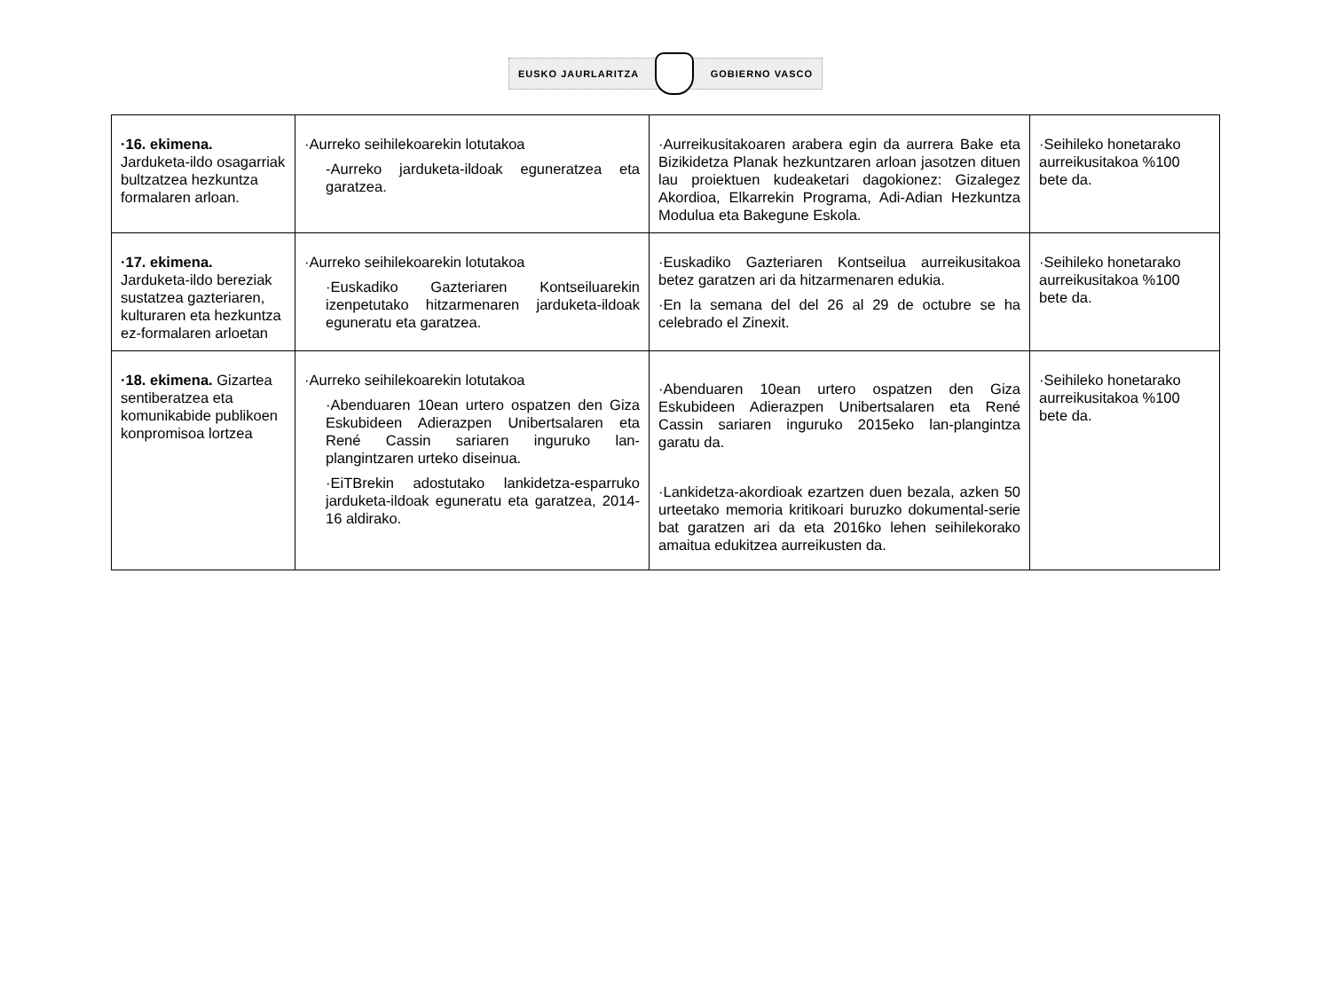EUSKO JAURLARITZA GOBIERNO VASCO
| ·16. ekimena. Jarduketa-ildo osagarriak bultzatzea hezkuntza formalaren arloan. | ·Aurreko seihilekoarekin lotutakoa -Aurreko jarduketa-ildoak eguneratzea eta garatzea. | ·Aurreikusitakoaren arabera egin da aurrera Bake eta Bizikidetza Planak hezkuntzaren arloan jasotzen dituen lau proiektuen kudeaketari dagokionez: Gizalegez Akordioa, Elkarrekin Programa, Adi-Adian Hezkuntza Modulua eta Bakegune Eskola. | ·Seihileko honetarako aurreikusitakoa %100 bete da. |
| ·17. ekimena. Jarduketa-ildo bereziak sustatzea gazteriaren, kulturaren eta hezkuntza ez-formalaren arloetan | ·Aurreko seihilekoarekin lotutakoa ·Euskadiko Gazteriaren Kontseiluarekin izenpetutako hitzarmenaren jarduketa-ildoak eguneratu eta garatzea. | ·Euskadiko Gazteriaren Kontseilua aurreikusitakoa betez garatzen ari da hitzarmenaren edukia. ·En la semana del del 26 al 29 de octubre se ha celebrado el Zinexit. | ·Seihileko honetarako aurreikusitakoa %100 bete da. |
| ·18. ekimena. Gizartea sentiberatzea eta komunikabide publikoen konpromisoa lortzea | ·Aurreko seihilekoarekin lotutakoa ·Abenduaren 10ean urtero ospatzen den Giza Eskubideen Adierazpen Unibertsalaren eta René Cassin sariaren inguruko lan-plangintzaren urteko diseinua. ·EiTBrekin adostutako lankidetza-esparruko jarduketa-ildoak eguneratu eta garatzea, 2014-16 aldirako. | ·Abenduaren 10ean urtero ospatzen den Giza Eskubideen Adierazpen Unibertsalaren eta René Cassin sariaren inguruko 2015eko lan-plangintza garatu da. ·Lankidetza-akordioak ezartzen duen bezala, azken 50 urteetako memoria kritikoari buruzko dokumental-serie bat garatzen ari da eta 2016ko lehen seihilekorako amaitua edukitzea aurreikusten da. | ·Seihileko honetarako aurreikusitakoa %100 bete da. |